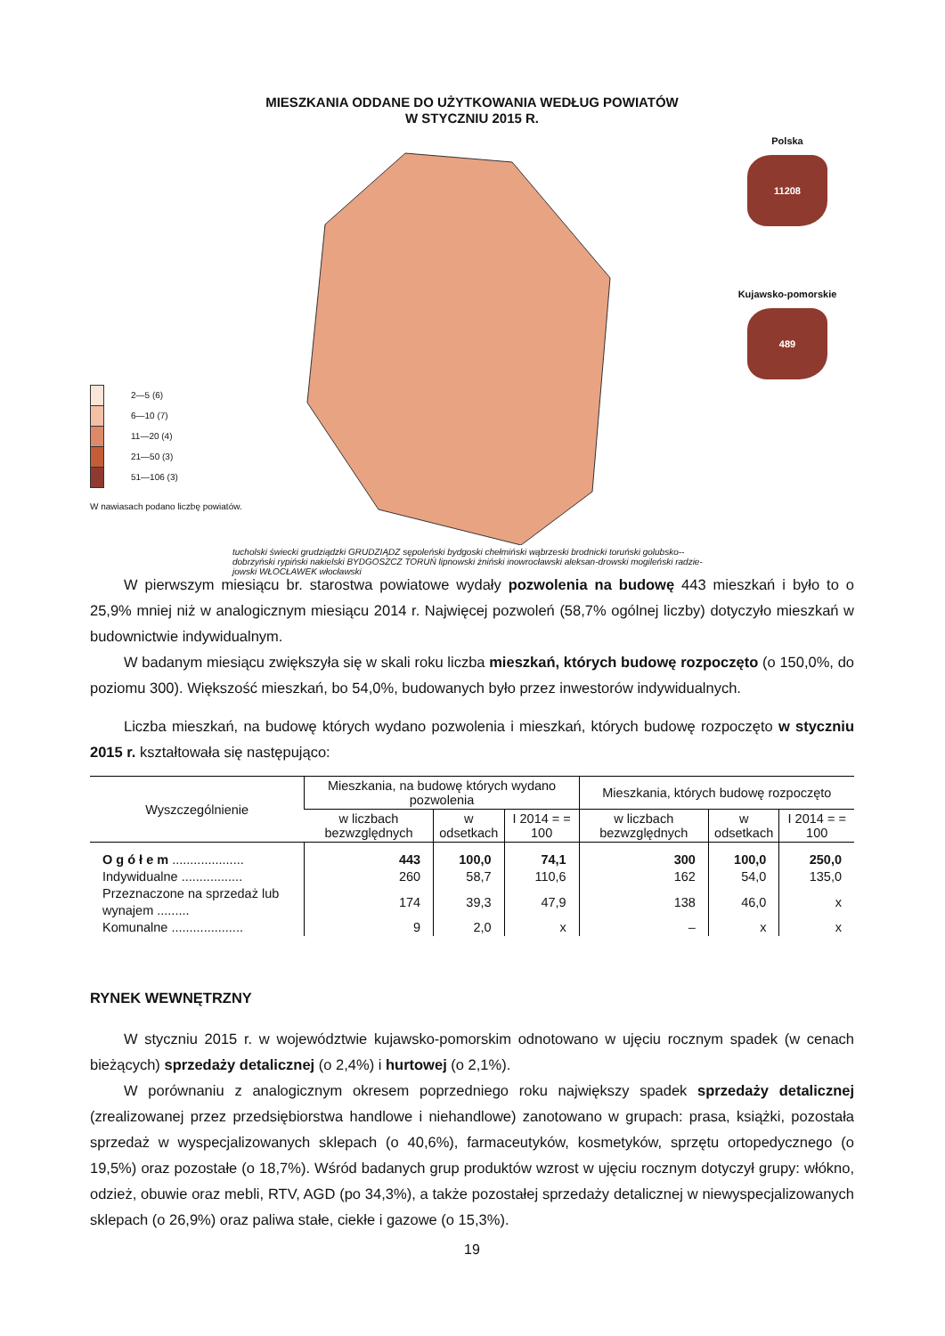MIESZKANIA ODDANE DO UŻYTKOWANIA WEDŁUG POWIATÓW
W STYCZNIU 2015 R.
2—5 (6)
6—10 (7)
11—20 (4)
21—50 (3)
51—106 (3)
W nawiasach podano liczbę powiatów.
tucholski świecki grudziądzki GRUDZIĄDZ sępoleński bydgoski chełmiński wąbrzeski brodnicki toruński golubsko--dobrzyński rypiński nakielski BYDGOSZCZ TORUŃ lipnowski żniński inowrocławski aleksan-drowski mogileński radzie-jowski WŁOCŁAWEK włocławski
Polska
11208
Kujawsko-pomorskie
489
W pierwszym miesiącu br. starostwa powiatowe wydały pozwolenia na budowę 443 mieszkań i było to o 25,9% mniej niż w analogicznym miesiącu 2014 r. Najwięcej pozwoleń (58,7% ogólnej liczby) dotyczyło mieszkań w budownictwie indywidualnym.
W badanym miesiącu zwiększyła się w skali roku liczba mieszkań, których budowę rozpoczęto (o 150,0%, do poziomu 300). Większość mieszkań, bo 54,0%, budowanych było przez inwestorów indywidualnych.
Liczba mieszkań, na budowę których wydano pozwolenia i mieszkań, których budowę rozpoczęto w styczniu 2015 r. kształtowała się następująco:
| Wyszczególnienie | Mieszkania, na budowę których wydano pozwolenia | | | Mieszkania, których budowę rozpoczęto | | |
| --- | --- | --- | --- | --- | --- | --- |
| | w liczbach bezwzględnych | w odsetkach | I 2014 = = 100 | w liczbach bezwzględnych | w odsetkach | I 2014 = = 100 |
| O g ó ł e m .................... | 443 | 100,0 | 74,1 | 300 | 100,0 | 250,0 |
| Indywidualne ................. | 260 | 58,7 | 110,6 | 162 | 54,0 | 135,0 |
| Przeznaczone na sprzedaż lub wynajem ......... | 174 | 39,3 | 47,9 | 138 | 46,0 | x |
| Komunalne .................... | 9 | 2,0 | x | – | x | x |
RYNEK WEWNĘTRZNY
W styczniu 2015 r. w województwie kujawsko-pomorskim odnotowano w ujęciu rocznym spadek (w cenach bieżących) sprzedaży detalicznej (o 2,4%) i hurtowej (o 2,1%).
W porównaniu z analogicznym okresem poprzedniego roku największy spadek sprzedaży detalicznej (zrealizowanej przez przedsiębiorstwa handlowe i niehandlowe) zanotowano w grupach: prasa, książki, pozostała sprzedaż w wyspecjalizowanych sklepach (o 40,6%), farmaceutyków, kosmetyków, sprzętu ortopedycznego (o 19,5%) oraz pozostałe (o 18,7%). Wśród badanych grup produktów wzrost w ujęciu rocznym dotyczył grupy: włókno, odzież, obuwie oraz mebli, RTV, AGD (po 34,3%), a także pozostałej sprzedaży detalicznej w niewyspecjalizowanych sklepach (o 26,9%) oraz paliwa stałe, ciekłe i gazowe (o 15,3%).
19